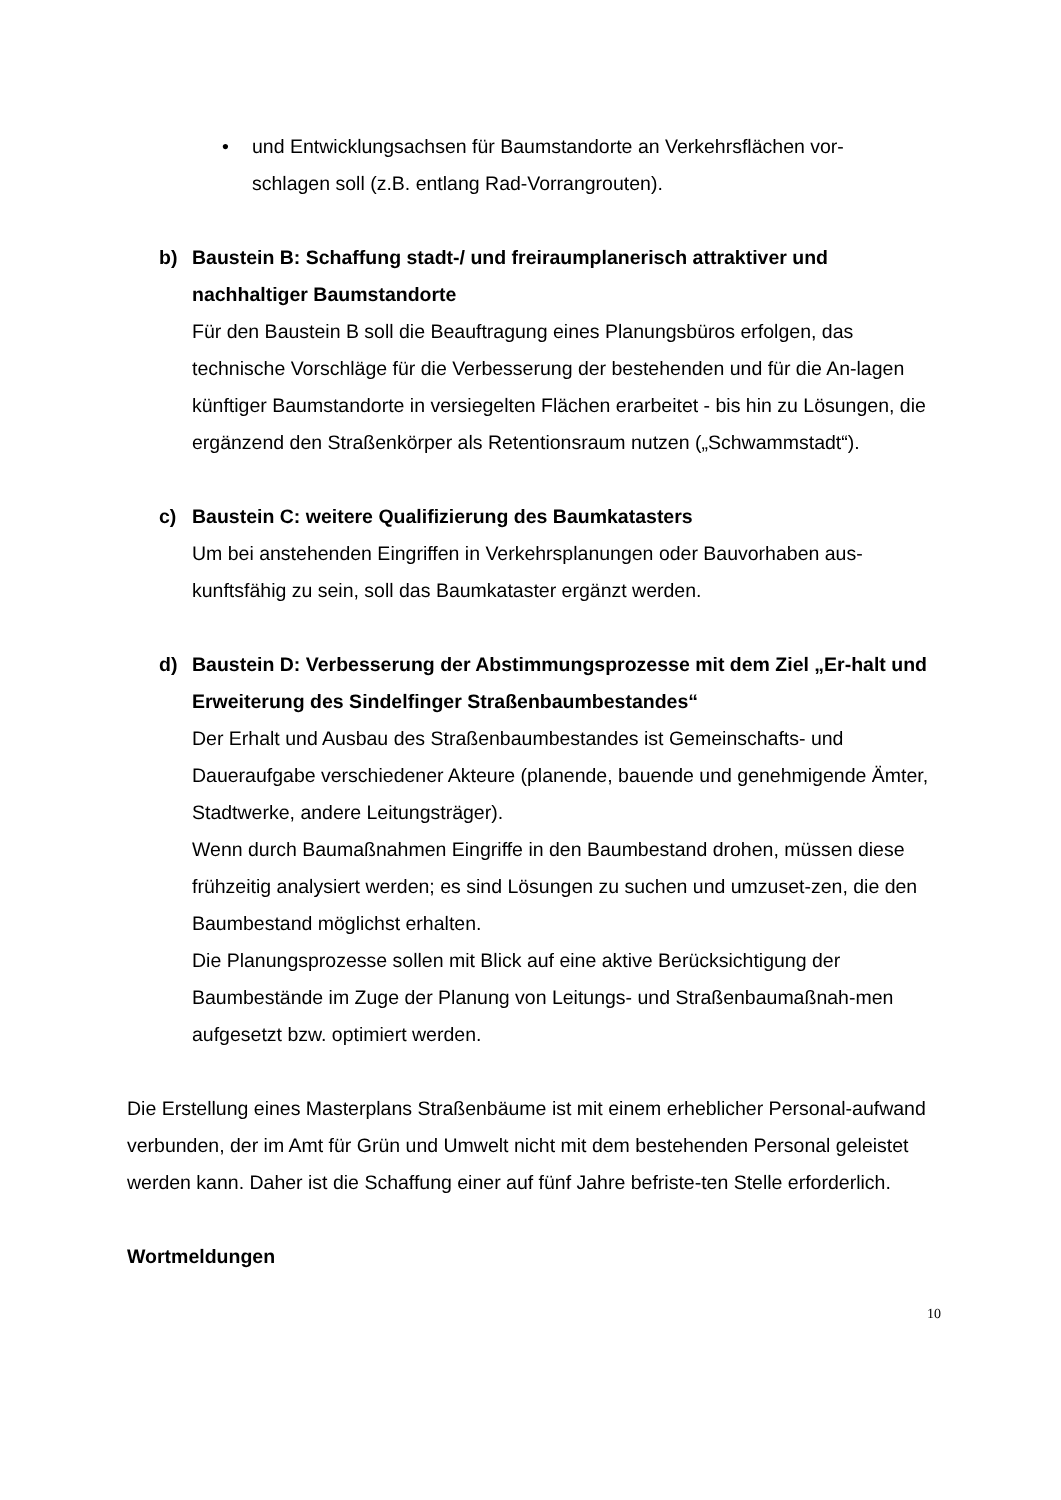• und Entwicklungsachsen für Baumstandorte an Verkehrsflächen vor-
schlagen soll (z.B. entlang Rad-Vorrangrouten).
b) Baustein B: Schaffung stadt-/ und freiraumplanerisch attraktiver und nachhaltiger Baumstandorte
Für den Baustein B soll die Beauftragung eines Planungsbüros erfolgen, das technische Vorschläge für die Verbesserung der bestehenden und für die An-lagen künftiger Baumstandorte in versiegelten Flächen erarbeitet - bis hin zu Lösungen, die ergänzend den Straßenkörper als Retentionsraum nutzen („Schwammstadt“).
c) Baustein C: weitere Qualifizierung des Baumkatasters
Um bei anstehenden Eingriffen in Verkehrsplanungen oder Bauvorhaben aus-kunftsfähig zu sein, soll das Baumkataster ergänzt werden.
d) Baustein D: Verbesserung der Abstimmungsprozesse mit dem Ziel „Er-halt und Erweiterung des Sindelfinger Straßenbaumbestandes“
Der Erhalt und Ausbau des Straßenbaumbestandes ist Gemeinschafts- und Daueraufgabe verschiedener Akteure (planende, bauende und genehmigende Ämter, Stadtwerke, andere Leitungsträger).
Wenn durch Baumaßnahmen Eingriffe in den Baumbestand drohen, müssen diese frühzeitig analysiert werden; es sind Lösungen zu suchen und umzuset-zen, die den Baumbestand möglichst erhalten.
Die Planungsprozesse sollen mit Blick auf eine aktive Berücksichtigung der Baumbestände im Zuge der Planung von Leitungs- und Straßenbaumaßnah-men aufgesetzt bzw. optimiert werden.
Die Erstellung eines Masterplans Straßenbäume ist mit einem erheblicher Personal-aufwand verbunden, der im Amt für Grün und Umwelt nicht mit dem bestehenden Personal geleistet werden kann. Daher ist die Schaffung einer auf fünf Jahre befriste-ten Stelle erforderlich.
Wortmeldungen
10